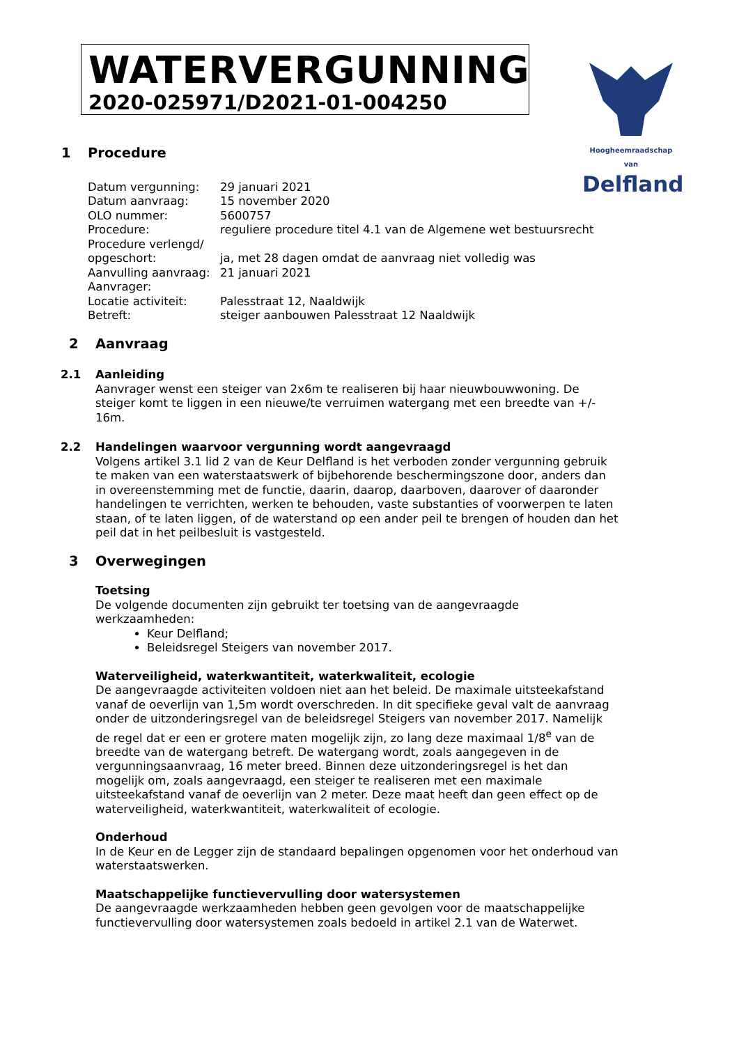WATERVERGUNNING
2020-025971/D2021-01-004250
Hoogheemraadschap van
Delfland
1 Procedure
| Datum vergunning: | 29 januari 2021 |
| Datum aanvraag: | 15 november 2020 |
| OLO nummer: | 5600757 |
| Procedure: | reguliere procedure titel 4.1 van de Algemene wet bestuursrecht |
| Procedure verlengd/ opgeschort: | ja, met 28 dagen omdat de aanvraag niet volledig was |
| Aanvulling aanvraag: | 21 januari 2021 |
| Aanvrager: | |
| Locatie activiteit: | Palesstraat 12, Naaldwijk |
| Betreft: | steiger aanbouwen Palesstraat 12 Naaldwijk |
2 Aanvraag
2.1 Aanleiding
Aanvrager wenst een steiger van 2x6m te realiseren bij haar nieuwbouwwoning. De steiger komt te liggen in een nieuwe/te verruimen watergang met een breedte van +/- 16m.
2.2 Handelingen waarvoor vergunning wordt aangevraagd
Volgens artikel 3.1 lid 2 van de Keur Delfland is het verboden zonder vergunning gebruik te maken van een waterstaatswerk of bijbehorende beschermingszone door, anders dan in overeenstemming met de functie, daarin, daarop, daarboven, daarover of daaronder handelingen te verrichten, werken te behouden, vaste substanties of voorwerpen te laten staan, of te laten liggen, of de waterstand op een ander peil te brengen of houden dan het peil dat in het peilbesluit is vastgesteld.
3 Overwegingen
Toetsing
De volgende documenten zijn gebruikt ter toetsing van de aangevraagde werkzaamheden:
Keur Delfland;
Beleidsregel Steigers van november 2017.
Waterveiligheid, waterkwantiteit, waterkwaliteit, ecologie
De aangevraagde activiteiten voldoen niet aan het beleid. De maximale uitsteekafstand vanaf de oeverlijn van 1,5m wordt overschreden. In dit specifieke geval valt de aanvraag onder de uitzonderingsregel van de beleidsregel Steigers van november 2017. Namelijk de regel dat er een er grotere maten mogelijk zijn, zo lang deze maximaal 1/8<sup>e</sup> van de breedte van de watergang betreft. De watergang wordt, zoals aangegeven in de vergunningsaanvraag, 16 meter breed. Binnen deze uitzonderingsregel is het dan mogelijk om, zoals aangevraagd, een steiger te realiseren met een maximale uitsteekafstand vanaf de oeverlijn van 2 meter. Deze maat heeft dan geen effect op de waterveiligheid, waterkwantiteit, waterkwaliteit of ecologie.
Onderhoud
In de Keur en de Legger zijn de standaard bepalingen opgenomen voor het onderhoud van waterstaatswerken.
Maatschappelijke functievervulling door watersystemen
De aangevraagde werkzaamheden hebben geen gevolgen voor de maatschappelijke functievervulling door watersystemen zoals bedoeld in artikel 2.1 van de Waterwet.